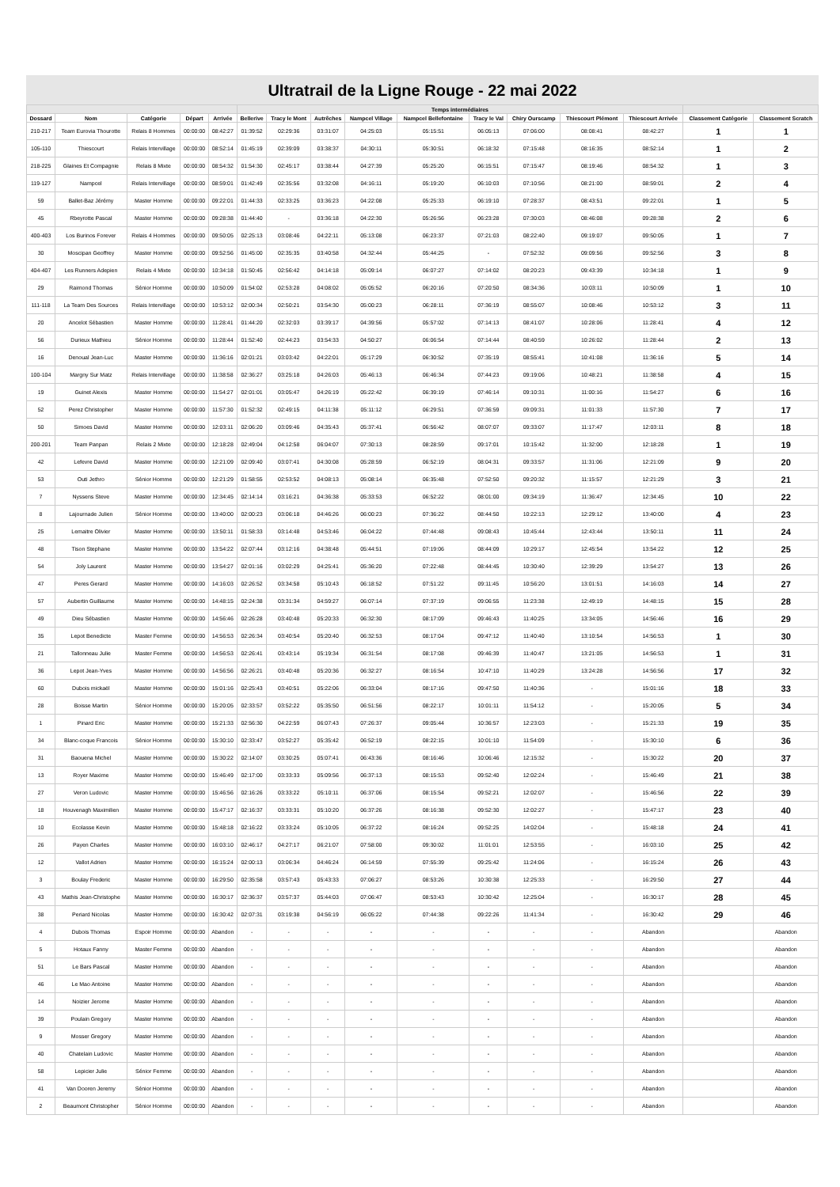Ultratrail de la Ligne Rouge - 22 mai 2022
| | | | | | Temps intermédiaires | | | | | | | | | | |
| --- | --- | --- | --- | --- | --- | --- | --- | --- | --- | --- | --- | --- | --- | --- | --- |
| Dossard | Nom | Catégorie | Départ | Arrivée | Bellerive | Tracy le Mont | Autrêches | Nampcel Village | Nampcel Bellefontaine | Tracy le Val | Chiry Ourscamp | Thiescourt Plémont | Thiescourt Arrivée | Classement Catégorie | Classement Scratch |
| 210-217 | Team Eurovia Thourotte | Relais 8 Hommes | 00:00:00 | 08:42:27 | 01:39:52 | 02:29:36 | 03:31:07 | 04:25:03 | 05:15:51 | 06:05:13 | 07:06:00 | 08:08:41 | 08:42:27 | 1 | 1 |
| 105-110 | Thiescourt | Relais Intervillage | 00:00:00 | 08:52:14 | 01:45:19 | 02:39:09 | 03:38:37 | 04:30:11 | 05:30:51 | 06:18:32 | 07:15:48 | 08:16:35 | 08:52:14 | 1 | 2 |
| 218-225 | Glaines Et Compagnie | Relais 8 Mixte | 00:00:00 | 08:54:32 | 01:54:30 | 02:45:17 | 03:38:44 | 04:27:39 | 05:25:20 | 06:15:51 | 07:15:47 | 08:19:46 | 08:54:32 | 1 | 3 |
| 119-127 | Nampcel | Relais Intervillage | 00:00:00 | 08:59:01 | 01:42:49 | 02:35:56 | 03:32:08 | 04:16:11 | 05:19:20 | 06:10:03 | 07:10:56 | 08:21:00 | 08:59:01 | 2 | 4 |
| 59 | Ballet-Baz Jérémy | Master Homme | 00:00:00 | 09:22:01 | 01:44:33 | 02:33:25 | 03:36:23 | 04:22:08 | 05:25:33 | 06:19:10 | 07:28:37 | 08:43:51 | 09:22:01 | 1 | 5 |
| 45 | Rbeyrotte Pascal | Master Homme | 00:00:00 | 09:28:38 | 01:44:40 | - | 03:36:18 | 04:22:30 | 05:26:56 | 06:23:28 | 07:30:03 | 08:46:08 | 09:28:38 | 2 | 6 |
| 400-403 | Los Burinos Forever | Relais 4 Hommes | 00:00:00 | 09:50:05 | 02:25:13 | 03:08:46 | 04:22:11 | 05:13:08 | 06:23:37 | 07:21:03 | 08:22:40 | 09:19:07 | 09:50:05 | 1 | 7 |
| 30 | Moscipan Geoffrey | Master Homme | 00:00:00 | 09:52:56 | 01:45:00 | 02:35:35 | 03:40:58 | 04:32:44 | 05:44:25 | - | 07:52:32 | 09:09:56 | 09:52:56 | 3 | 8 |
| 404-407 | Les Runners Adepien | Relais 4 Mixte | 00:00:00 | 10:34:18 | 01:50:45 | 02:56:42 | 04:14:18 | 05:09:14 | 06:07:27 | 07:14:02 | 08:20:23 | 09:43:39 | 10:34:18 | 1 | 9 |
| 29 | Raimond Thomas | Sénior Homme | 00:00:00 | 10:50:09 | 01:54:02 | 02:53:28 | 04:08:02 | 05:05:52 | 06:20:16 | 07:20:50 | 08:34:36 | 10:03:11 | 10:50:09 | 1 | 10 |
| 111-118 | La Team Des Sources | Relais Intervillage | 00:00:00 | 10:53:12 | 02:00:34 | 02:50:21 | 03:54:30 | 05:00:23 | 06:28:11 | 07:36:19 | 08:55:07 | 10:08:46 | 10:53:12 | 3 | 11 |
| 20 | Ancelot Sébastien | Master Homme | 00:00:00 | 11:28:41 | 01:44:20 | 02:32:03 | 03:39:17 | 04:39:56 | 05:57:02 | 07:14:13 | 08:41:07 | 10:28:06 | 11:28:41 | 4 | 12 |
| 56 | Durieux Mathieu | Sénior Homme | 00:00:00 | 11:28:44 | 01:52:40 | 02:44:23 | 03:54:33 | 04:50:27 | 06:06:54 | 07:14:44 | 08:40:59 | 10:26:02 | 11:28:44 | 2 | 13 |
| 16 | Denoual Jean-Luc | Master Homme | 00:00:00 | 11:36:16 | 02:01:21 | 03:03:42 | 04:22:01 | 05:17:29 | 06:30:52 | 07:35:19 | 08:55:41 | 10:41:08 | 11:36:16 | 5 | 14 |
| 100-104 | Margny Sur Matz | Relais Intervillage | 00:00:00 | 11:38:58 | 02:36:27 | 03:25:18 | 04:26:03 | 05:46:13 | 06:46:34 | 07:44:23 | 09:19:06 | 10:48:21 | 11:38:58 | 4 | 15 |
| 19 | Guinet Alexis | Master Homme | 00:00:00 | 11:54:27 | 02:01:01 | 03:05:47 | 04:26:19 | 05:22:42 | 06:39:19 | 07:46:14 | 09:10:31 | 11:00:16 | 11:54:27 | 6 | 16 |
| 52 | Perez Christopher | Master Homme | 00:00:00 | 11:57:30 | 01:52:32 | 02:49:15 | 04:11:38 | 05:11:12 | 06:29:51 | 07:36:59 | 09:09:31 | 11:01:33 | 11:57:30 | 7 | 17 |
| 50 | Simoes David | Master Homme | 00:00:00 | 12:03:11 | 02:06:20 | 03:09:46 | 04:35:43 | 05:37:41 | 06:56:42 | 08:07:07 | 09:33:07 | 11:17:47 | 12:03:11 | 8 | 18 |
| 200-201 | Team Panpan | Relais 2 Mixte | 00:00:00 | 12:18:28 | 02:49:04 | 04:12:58 | 06:04:07 | 07:30:13 | 08:28:59 | 09:17:01 | 10:15:42 | 11:32:00 | 12:18:28 | 1 | 19 |
| 42 | Lefevre David | Master Homme | 00:00:00 | 12:21:09 | 02:09:40 | 03:07:41 | 04:30:08 | 05:28:59 | 06:52:19 | 08:04:31 | 09:33:57 | 11:31:06 | 12:21:09 | 9 | 20 |
| 53 | Outi Jethro | Sénior Homme | 00:00:00 | 12:21:29 | 01:58:55 | 02:53:52 | 04:08:13 | 05:08:14 | 06:35:48 | 07:52:50 | 09:20:32 | 11:15:57 | 12:21:29 | 3 | 21 |
| 7 | Nyssens Steve | Master Homme | 00:00:00 | 12:34:45 | 02:14:14 | 03:16:21 | 04:36:38 | 05:33:53 | 06:52:22 | 08:01:00 | 09:34:19 | 11:36:47 | 12:34:45 | 10 | 22 |
| 8 | Lajournade Julien | Sénior Homme | 00:00:00 | 13:40:00 | 02:00:23 | 03:06:18 | 04:46:26 | 06:00:23 | 07:36:22 | 08:44:50 | 10:22:13 | 12:29:12 | 13:40:00 | 4 | 23 |
| 25 | Lemaitre Olivier | Master Homme | 00:00:00 | 13:50:11 | 01:58:33 | 03:14:48 | 04:53:46 | 06:04:22 | 07:44:48 | 09:08:43 | 10:45:44 | 12:43:44 | 13:50:11 | 11 | 24 |
| 48 | Tison Stephane | Master Homme | 00:00:00 | 13:54:22 | 02:07:44 | 03:12:16 | 04:38:48 | 05:44:51 | 07:19:06 | 08:44:09 | 10:29:17 | 12:45:54 | 13:54:22 | 12 | 25 |
| 54 | Joly Laurent | Master Homme | 00:00:00 | 13:54:27 | 02:01:16 | 03:02:29 | 04:25:41 | 05:36:20 | 07:22:48 | 08:44:45 | 10:30:40 | 12:39:29 | 13:54:27 | 13 | 26 |
| 47 | Peres Gerard | Master Homme | 00:00:00 | 14:16:03 | 02:26:52 | 03:34:58 | 05:10:43 | 06:18:52 | 07:51:22 | 09:11:45 | 10:56:20 | 13:01:51 | 14:16:03 | 14 | 27 |
| 57 | Aubertin Guillaume | Master Homme | 00:00:00 | 14:48:15 | 02:24:38 | 03:31:34 | 04:59:27 | 06:07:14 | 07:37:19 | 09:06:55 | 11:23:38 | 12:49:19 | 14:48:15 | 15 | 28 |
| 49 | Dieu Sébastien | Master Homme | 00:00:00 | 14:56:46 | 02:26:28 | 03:40:48 | 05:20:33 | 06:32:30 | 08:17:09 | 09:46:43 | 11:40:25 | 13:34:05 | 14:56:46 | 16 | 29 |
| 35 | Lepot Benedicte | Master Femme | 00:00:00 | 14:56:53 | 02:26:34 | 03:40:54 | 05:20:40 | 06:32:53 | 08:17:04 | 09:47:12 | 11:40:40 | 13:10:54 | 14:56:53 | 1 | 30 |
| 21 | Tallonneau Julie | Master Femme | 00:00:00 | 14:56:53 | 02:26:41 | 03:43:14 | 05:19:34 | 06:31:54 | 08:17:08 | 09:46:39 | 11:40:47 | 13:21:05 | 14:56:53 | 1 | 31 |
| 36 | Lepot Jean-Yves | Master Homme | 00:00:00 | 14:56:56 | 02:26:21 | 03:40:48 | 05:20:36 | 06:32:27 | 08:16:54 | 10:47:10 | 11:40:29 | 13:24:28 | 14:56:56 | 17 | 32 |
| 60 | Dubois mickaël | Master Homme | 00:00:00 | 15:01:16 | 02:25:43 | 03:40:51 | 05:22:06 | 06:33:04 | 08:17:16 | 09:47:50 | 11:40:36 | - | 15:01:16 | 18 | 33 |
| 28 | Boisse Martin | Sénior Homme | 00:00:00 | 15:20:05 | 02:33:57 | 03:52:22 | 05:35:50 | 06:51:56 | 08:22:17 | 10:01:11 | 11:54:12 | - | 15:20:05 | 5 | 34 |
| 1 | Pinard Eric | Master Homme | 00:00:00 | 15:21:33 | 02:56:30 | 04:22:59 | 06:07:43 | 07:26:37 | 09:05:44 | 10:36:57 | 12:23:03 | - | 15:21:33 | 19 | 35 |
| 34 | Blanc-coque Francois | Sénior Homme | 00:00:00 | 15:30:10 | 02:33:47 | 03:52:27 | 05:35:42 | 06:52:19 | 08:22:15 | 10:01:10 | 11:54:09 | - | 15:30:10 | 6 | 36 |
| 31 | Baouena Michel | Master Homme | 00:00:00 | 15:30:22 | 02:14:07 | 03:30:25 | 05:07:41 | 06:43:36 | 08:16:46 | 10:06:46 | 12:15:32 | - | 15:30:22 | 20 | 37 |
| 13 | Royer Maxime | Master Homme | 00:00:00 | 15:46:49 | 02:17:00 | 03:33:33 | 05:09:56 | 06:37:13 | 08:15:53 | 09:52:40 | 12:02:24 | - | 15:46:49 | 21 | 38 |
| 27 | Veron Ludovic | Master Homme | 00:00:00 | 15:46:56 | 02:16:26 | 03:33:22 | 05:10:11 | 06:37:06 | 08:15:54 | 09:52:21 | 12:02:07 | - | 15:46:56 | 22 | 39 |
| 18 | Houvenagh Maximilien | Master Homme | 00:00:00 | 15:47:17 | 02:16:37 | 03:33:31 | 05:10:20 | 06:37:26 | 08:16:38 | 09:52:30 | 12:02:27 | - | 15:47:17 | 23 | 40 |
| 10 | Ecolasse Kevin | Master Homme | 00:00:00 | 15:48:18 | 02:16:22 | 03:33:24 | 05:10:05 | 06:37:22 | 08:16:24 | 09:52:25 | 14:02:04 | - | 15:48:18 | 24 | 41 |
| 26 | Payen Charles | Master Homme | 00:00:00 | 16:03:10 | 02:46:17 | 04:27:17 | 06:21:07 | 07:58:00 | 09:30:02 | 11:01:01 | 12:53:55 | - | 16:03:10 | 25 | 42 |
| 12 | Vallot Adrien | Master Homme | 00:00:00 | 16:15:24 | 02:00:13 | 03:06:34 | 04:46:24 | 06:14:59 | 07:55:39 | 09:25:42 | 11:24:06 | - | 16:15:24 | 26 | 43 |
| 3 | Boulay Frederic | Master Homme | 00:00:00 | 16:29:50 | 02:35:58 | 03:57:43 | 05:43:33 | 07:06:27 | 08:53:26 | 10:30:38 | 12:25:33 | - | 16:29:50 | 27 | 44 |
| 43 | Mathis Jean-Christophe | Master Homme | 00:00:00 | 16:30:17 | 02:36:37 | 03:57:37 | 05:44:03 | 07:06:47 | 08:53:43 | 10:30:42 | 12:25:04 | - | 16:30:17 | 28 | 45 |
| 38 | Periard Nicolas | Master Homme | 00:00:00 | 16:30:42 | 02:07:31 | 03:19:38 | 04:56:19 | 06:05:22 | 07:44:38 | 09:22:26 | 11:41:34 | - | 16:30:42 | 29 | 46 |
| 4 | Dubois Thomas | Espoir Homme | 00:00:00 | Abandon | - | - | - | - | - | - | - | - | Abandon | | Abandon |
| 5 | Hotaux Fanny | Master Femme | 00:00:00 | Abandon | - | - | - | - | - | - | - | - | Abandon | | Abandon |
| 51 | Le Bars Pascal | Master Homme | 00:00:00 | Abandon | - | - | - | - | - | - | - | - | Abandon | | Abandon |
| 46 | Le Mao Antoine | Master Homme | 00:00:00 | Abandon | - | - | - | - | - | - | - | - | Abandon | | Abandon |
| 14 | Noizier Jerome | Master Homme | 00:00:00 | Abandon | - | - | - | - | - | - | - | - | Abandon | | Abandon |
| 39 | Poulain Gregory | Master Homme | 00:00:00 | Abandon | - | - | - | - | - | - | - | - | Abandon | | Abandon |
| 9 | Mosser Gregory | Master Homme | 00:00:00 | Abandon | - | - | - | - | - | - | - | - | Abandon | | Abandon |
| 40 | Chatelain Ludovic | Master Homme | 00:00:00 | Abandon | - | - | - | - | - | - | - | - | Abandon | | Abandon |
| 58 | Lepicier Julie | Sénior Femme | 00:00:00 | Abandon | - | - | - | - | - | - | - | - | Abandon | | Abandon |
| 41 | Van Dooren Jeremy | Sénior Homme | 00:00:00 | Abandon | - | - | - | - | - | - | - | - | Abandon | | Abandon |
| 2 | Beaumont Christopher | Sénior Homme | 00:00:00 | Abandon | - | - | - | - | - | - | - | - | Abandon | | Abandon |